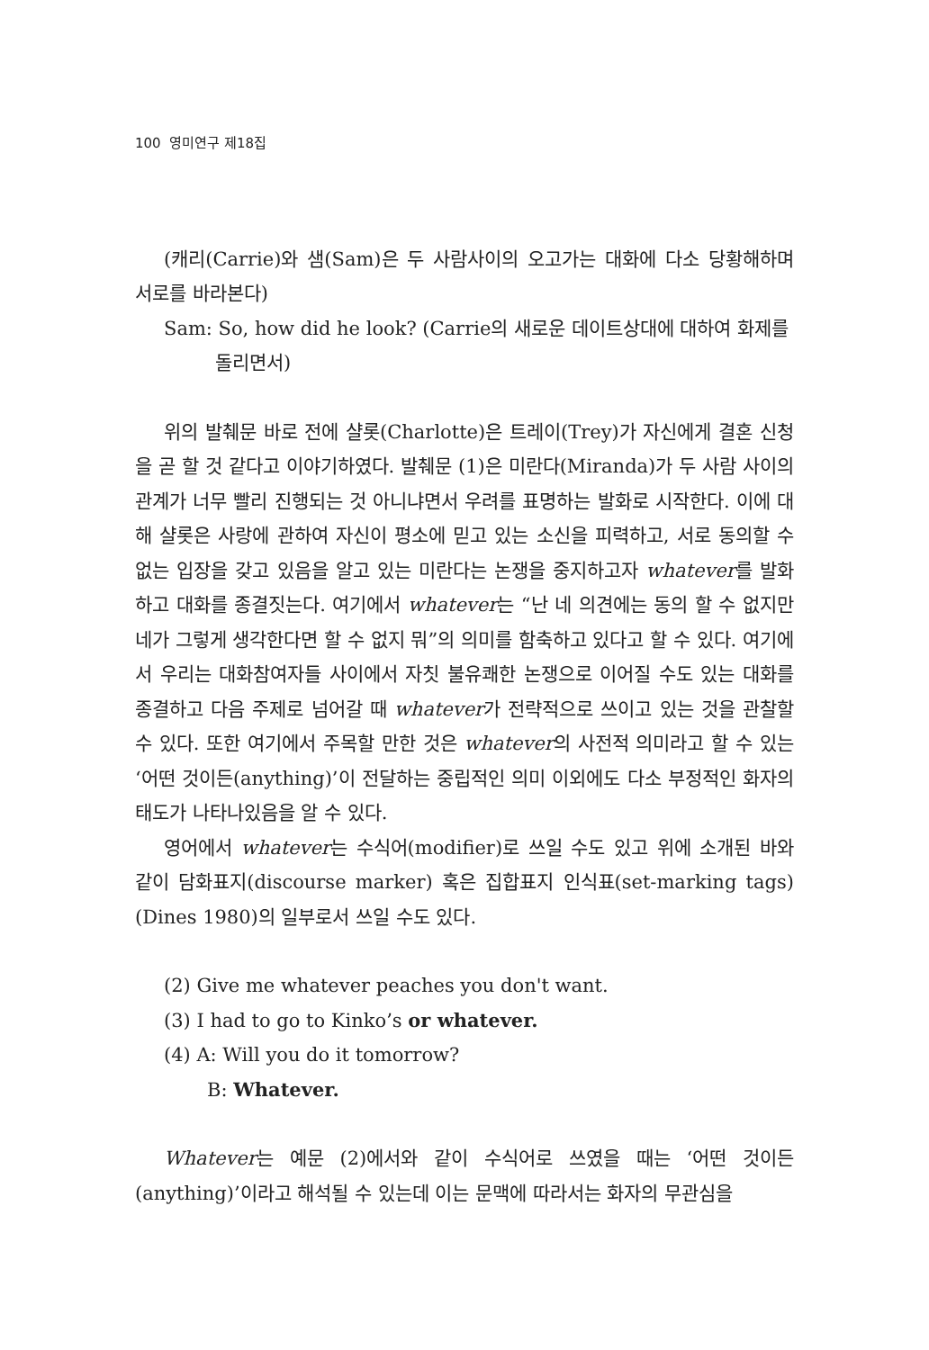100 영미연구 제18집
(캐리(Carrie)와 샘(Sam)은 두 사람사이의 오고가는 대화에 다소 당황해하며 서로를 바라본다)
Sam: So, how did he look? (Carrie의 새로운 데이트상대에 대하여 화제를
돌리면서)
위의 발췌문 바로 전에 샬롯(Charlotte)은 트레이(Trey)가 자신에게 결혼 신청을 곧 할 것 같다고 이야기하였다. 발췌문 (1)은 미란다(Miranda)가 두 사람 사이의 관계가 너무 빨리 진행되는 것 아니냐면서 우려를 표명하는 발화로 시작한다. 이에 대해 샬롯은 사랑에 관하여 자신이 평소에 믿고 있는 소신을 피력하고, 서로 동의할 수 없는 입장을 갖고 있음을 알고 있는 미란다는 논쟁을 중지하고자 whatever를 발화하고 대화를 종결짓는다. 여기에서 whatever는 “난 네 의견에는 동의 할 수 없지만 네가 그렇게 생각한다면 할 수 없지 뭐”의 의미를 함축하고 있다고 할 수 있다. 여기에서 우리는 대화참여자들 사이에서 자칫 불유쾌한 논쟁으로 이어질 수도 있는 대화를 종결하고 다음 주제로 넘어갈 때 whatever가 전략적으로 쓰이고 있는 것을 관찰할 수 있다. 또한 여기에서 주목할 만한 것은 whatever의 사전적 의미라고 할 수 있는 ‘어떤 것이든(anything)’이 전달하는 중립적인 의미 이외에도 다소 부정적인 화자의 태도가 나타나있음을 알 수 있다.
영어에서 whatever는 수식어(modifier)로 쓰일 수도 있고 위에 소개된 바와 같이 담화표지(discourse marker) 혹은 집합표지 인식표(set-marking tags)(Dines 1980)의 일부로서 쓰일 수도 있다.
(2) Give me whatever peaches you don't want.
(3) I had to go to Kinko’s or whatever.
(4) A: Will you do it tomorrow?
B: Whatever.
Whatever는 예문 (2)에서와 같이 수식어로 쓰였을 때는 ‘어떤 것이든(anything)’이라고 해석될 수 있는데 이는 문맥에 따라서는 화자의 무관심을